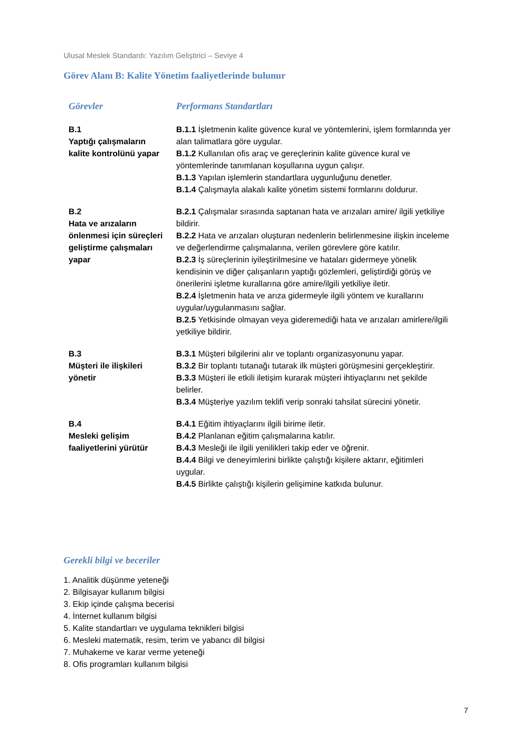Ulusal Meslek Standardı: Yazılım Geliştirici – Seviye 4
Görev Alanı B: Kalite Yönetim faaliyetlerinde bulunur
| Görevler | Performans Standartları |
| --- | --- |
| B.1 Yaptığı çalışmaların kalite kontrolünü yapar | B.1.1 İşletmenin kalite güvence kural ve yöntemlerini, işlem formlarında yer alan talimatlara göre uygular. B.1.2 Kullanılan ofis araç ve gereçlerinin kalite güvence kural ve yöntemlerinde tanımlanan koşullarına uygun çalışır. B.1.3 Yapılan işlemlerin standartlara uygunluğunu denetler. B.1.4 Çalışmayla alakalı kalite yönetim sistemi formlarını doldurur. |
| B.2 Hata ve arızaların önlenmesi için süreçleri geliştirme çalışmaları yapar | B.2.1 Çalışmalar sırasında saptanan hata ve arızaları amire/ ilgili yetkiliye bildirir. B.2.2 Hata ve arızaları oluşturan nedenlerin belirlenmesine ilişkin inceleme ve değerlendirme çalışmalarına, verilen görevlere göre katılır. B.2.3 İş süreçlerinin iyileştirilmesine ve hataları gidermeye yönelik kendisinin ve diğer çalışanların yaptığı gözlemleri, geliştirdiği görüş ve önerilerini işletme kurallarına göre amire/ilgili yetkiliye iletir. B.2.4 İşletmenin hata ve arıza gidermeyle ilgili yöntem ve kurallarını uygular/uygulanmasını sağlar. B.2.5 Yetkisinde olmayan veya gideremediği hata ve arızaları amirlere/ilgili yetkiliye bildirir. |
| B.3 Müşteri ile ilişkileri yönetir | B.3.1 Müşteri bilgilerini alır ve toplantı organizasyonunu yapar. B.3.2 Bir toplantı tutanağı tutarak ilk müşteri görüşmesini gerçekleştirir. B.3.3 Müşteri ile etkili iletişim kurarak müşteri ihtiyaçlarını net şekilde belirler. B.3.4 Müşteriye yazılım teklifi verip sonraki tahsilat sürecini yönetir. |
| B.4 Mesleki gelişim faaliyetlerini yürütür | B.4.1 Eğitim ihtiyaçlarını ilgili birime iletir. B.4.2 Planlanan eğitim çalışmalarına katılır. B.4.3 Mesleği ile ilgili yenilikleri takip eder ve öğrenir. B.4.4 Bilgi ve deneyimlerini birlikte çalıştığı kişilere aktarır, eğitimleri uygular. B.4.5 Birlikte çalıştığı kişilerin gelişimine katkıda bulunur. |
Gerekli bilgi ve beceriler
1. Analitik düşünme yeteneği
2. Bilgisayar kullanım bilgisi
3. Ekip içinde çalışma becerisi
4. İnternet kullanım bilgisi
5. Kalite standartları ve uygulama teknikleri bilgisi
6. Mesleki matematik, resim, terim ve yabancı dil bilgisi
7. Muhakeme ve karar verme yeteneği
8. Ofis programları kullanım bilgisi
7